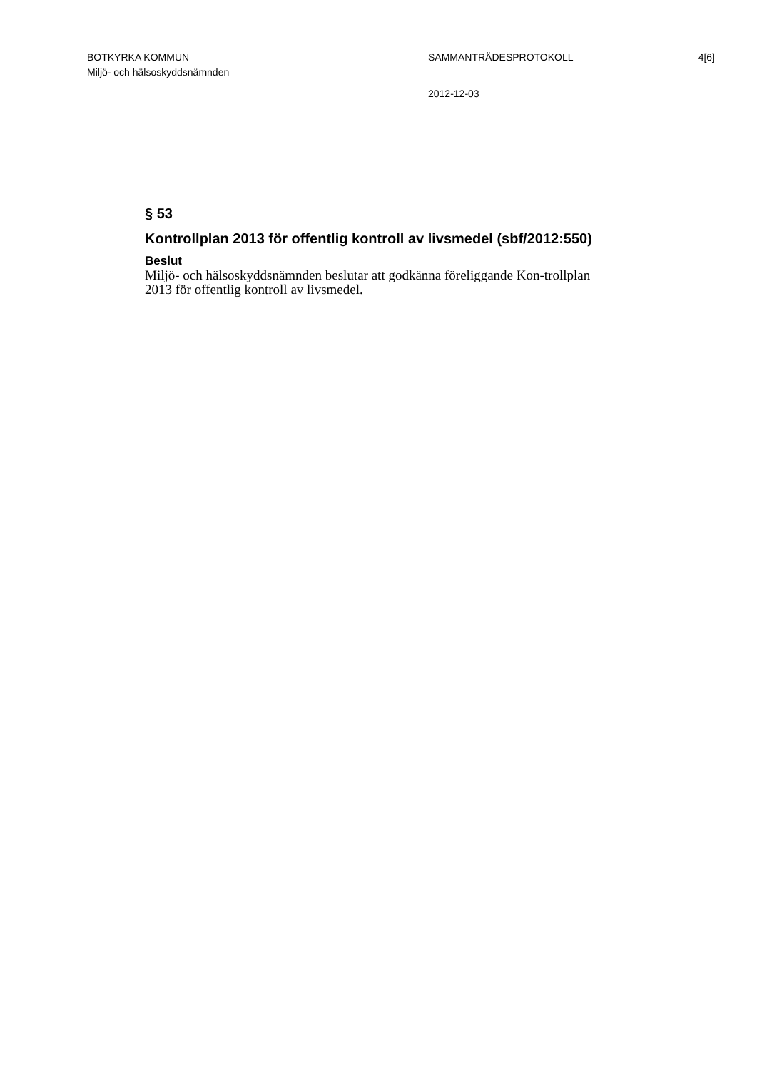BOTKYRKA KOMMUN
Miljö- och hälsoskyddsnämnden
SAMMANTRÄDESPROTOKOLL
2012-12-03
4[6]
§ 53
Kontrollplan 2013 för offentlig kontroll av livsmedel (sbf/2012:550)
Beslut
Miljö- och hälsoskyddsnämnden beslutar att godkänna föreliggande Kon-trollplan 2013 för offentlig kontroll av livsmedel.